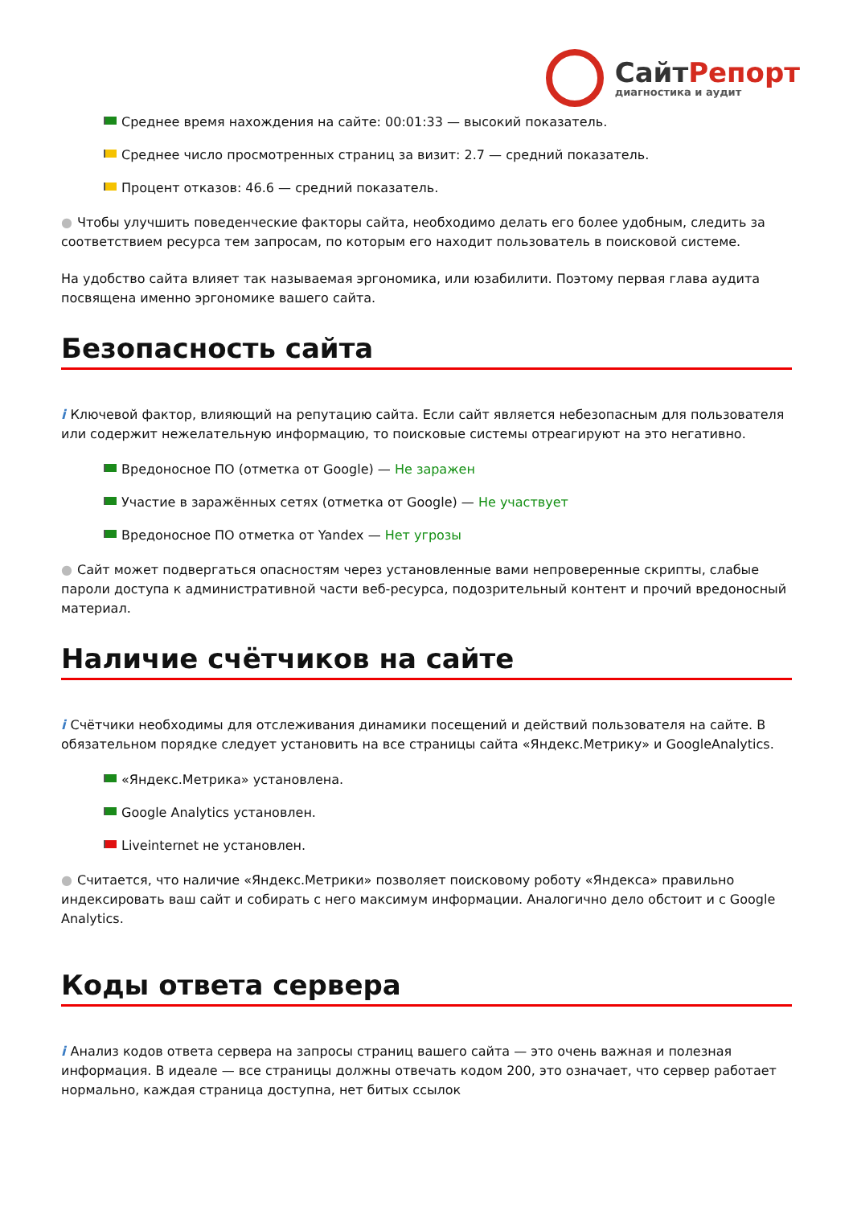СайтРепорт
диагностика и аудит
Среднее время нахождения на сайте: 00:01:33 — высокий показатель.
Среднее число просмотренных страниц за визит: 2.7 — средний показатель.
Процент отказов: 46.6 — средний показатель.
● Чтобы улучшить поведенческие факторы сайта, необходимо делать его более удобным, следить за соответствием ресурса тем запросам, по которым его находит пользователь в поисковой системе.
На удобство сайта влияет так называемая эргономика, или юзабилити. Поэтому первая глава аудита посвящена именно эргономике вашего сайта.
Безопасность сайта
i Ключевой фактор, влияющий на репутацию сайта. Если сайт является небезопасным для пользователя или содержит нежелательную информацию, то поисковые системы отреагируют на это негативно.
Вредоносное ПО (отметка от Google) — Не заражен
Участие в заражённых сетях (отметка от Google) — Не участвует
Вредоносное ПО отметка от Yandex — Нет угрозы
● Сайт может подвергаться опасностям через установленные вами непроверенные скрипты, слабые пароли доступа к административной части веб-ресурса, подозрительный контент и прочий вредоносный материал.
Наличие счётчиков на сайте
i Счётчики необходимы для отслеживания динамики посещений и действий пользователя на сайте. В обязательном порядке следует установить на все страницы сайта «Яндекс.Метрику» и GoogleAnalytics.
«Яндекс.Метрика» установлена.
Google Analytics установлен.
Liveinternet не установлен.
● Считается, что наличие «Яндекс.Метрики» позволяет поисковому роботу «Яндекса» правильно индексировать ваш сайт и собирать с него максимум информации. Аналогично дело обстоит и с Google Analytics.
Коды ответа сервера
i Анализ кодов ответа сервера на запросы страниц вашего сайта — это очень важная и полезная информация. В идеале — все страницы должны отвечать кодом 200, это означает, что сервер работает нормально, каждая страница доступна, нет битых ссылок